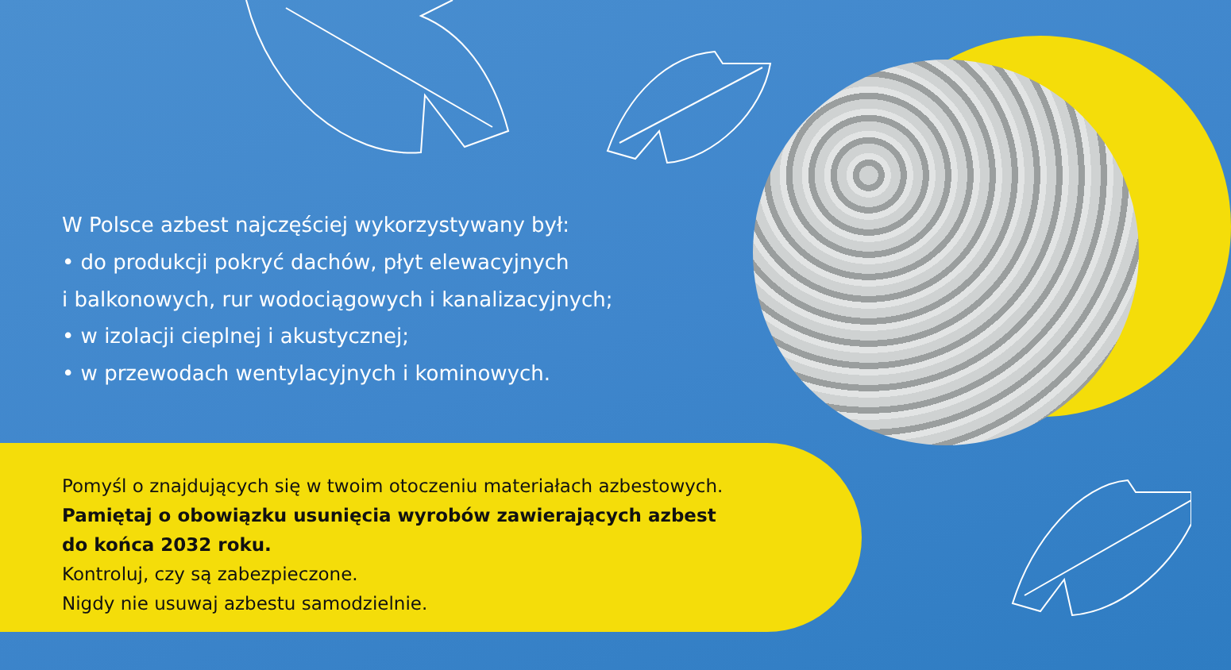W Polsce azbest najczęściej wykorzystywany był:
• do produkcji pokryć dachów, płyt elewacyjnych
i balkonowych, rur wodociągowych i kanalizacyjnych;
• w izolacji cieplnej i akustycznej;
• w przewodach wentylacyjnych i kominowych.
Pomyśl o znajdujących się w twoim otoczeniu materiałach azbestowych.
Pamiętaj o obowiązku usunięcia wyrobów zawierających azbest
do końca 2032 roku.
Kontroluj, czy są zabezpieczone.
Nigdy nie usuwaj azbestu samodzielnie.